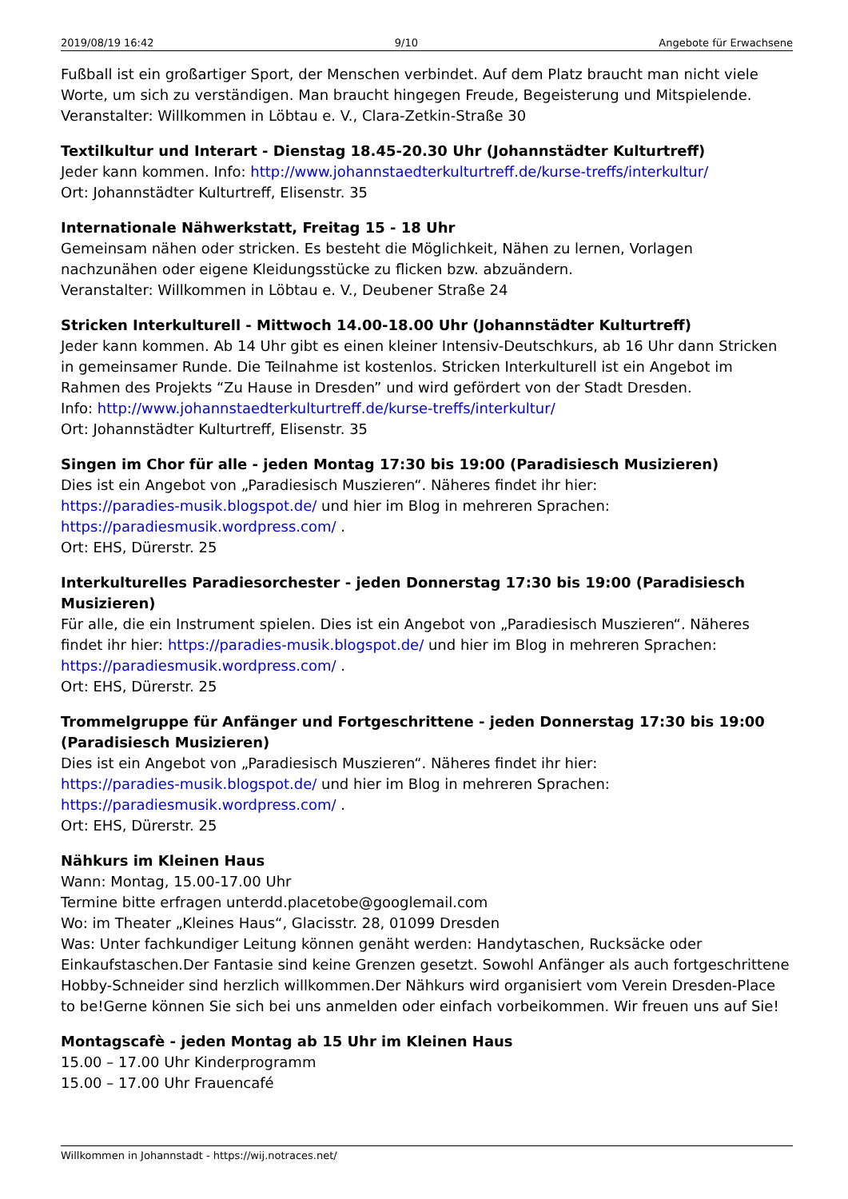2019/08/19 16:42 9/10 Angebote für Erwachsene
Fußball ist ein großartiger Sport, der Menschen verbindet. Auf dem Platz braucht man nicht viele Worte, um sich zu verständigen. Man braucht hingegen Freude, Begeisterung und Mitspielende.
Veranstalter: Willkommen in Löbtau e. V., Clara-Zetkin-Straße 30
Textilkultur und Interart - Dienstag 18.45-20.30 Uhr (Johannstädter Kulturtreff)
Jeder kann kommen. Info: http://www.johannstaedterkulturtreff.de/kurse-treffs/interkultur/
Ort: Johannstädter Kulturtreff, Elisenstr. 35
Internationale Nähwerkstatt, Freitag 15 - 18 Uhr
Gemeinsam nähen oder stricken. Es besteht die Möglichkeit, Nähen zu lernen, Vorlagen nachzunähen oder eigene Kleidungsstücke zu flicken bzw. abzuändern.
Veranstalter: Willkommen in Löbtau e. V., Deubener Straße 24
Stricken Interkulturell - Mittwoch 14.00-18.00 Uhr (Johannstädter Kulturtreff)
Jeder kann kommen. Ab 14 Uhr gibt es einen kleiner Intensiv-Deutschkurs, ab 16 Uhr dann Stricken in gemeinsamer Runde. Die Teilnahme ist kostenlos. Stricken Interkulturell ist ein Angebot im Rahmen des Projekts “Zu Hause in Dresden” und wird gefördert von der Stadt Dresden.
Info: http://www.johannstaedterkulturtreff.de/kurse-treffs/interkultur/
Ort: Johannstädter Kulturtreff, Elisenstr. 35
Singen im Chor für alle - jeden Montag 17:30 bis 19:00 (Paradisiesch Musizieren)
Dies ist ein Angebot von „Paradiesisch Muszieren“. Näheres findet ihr hier:
https://paradies-musik.blogspot.de/ und hier im Blog in mehreren Sprachen:
https://paradiesmusik.wordpress.com/ .
Ort: EHS, Dürerstr. 25
Interkulturelles Paradiesorchester - jeden Donnerstag 17:30 bis 19:00 (Paradisiesch Musizieren)
Für alle, die ein Instrument spielen. Dies ist ein Angebot von „Paradiesisch Muszieren“. Näheres findet ihr hier: https://paradies-musik.blogspot.de/ und hier im Blog in mehreren Sprachen:
https://paradiesmusik.wordpress.com/ .
Ort: EHS, Dürerstr. 25
Trommelgruppe für Anfänger und Fortgeschrittene - jeden Donnerstag 17:30 bis 19:00 (Paradisiesch Musizieren)
Dies ist ein Angebot von „Paradiesisch Muszieren“. Näheres findet ihr hier:
https://paradies-musik.blogspot.de/ und hier im Blog in mehreren Sprachen:
https://paradiesmusik.wordpress.com/ .
Ort: EHS, Dürerstr. 25
Nähkurs im Kleinen Haus
Wann: Montag, 15.00-17.00 Uhr
Termine bitte erfragen unterdd.placetobe@googlemail.com
Wo: im Theater „Kleines Haus“, Glacisstr. 28, 01099 Dresden
Was: Unter fachkundiger Leitung können genäht werden: Handytaschen, Rucksäcke oder Einkaufstaschen.Der Fantasie sind keine Grenzen gesetzt. Sowohl Anfänger als auch fortgeschrittene Hobby-Schneider sind herzlich willkommen.Der Nähkurs wird organisiert vom Verein Dresden-Place to be!Gerne können Sie sich bei uns anmelden oder einfach vorbeikommen. Wir freuen uns auf Sie!
Montagscafè - jeden Montag ab 15 Uhr im Kleinen Haus
15.00 – 17.00 Uhr Kinderprogramm
15.00 – 17.00 Uhr Frauencafé
Willkommen in Johannstadt - https://wij.notraces.net/